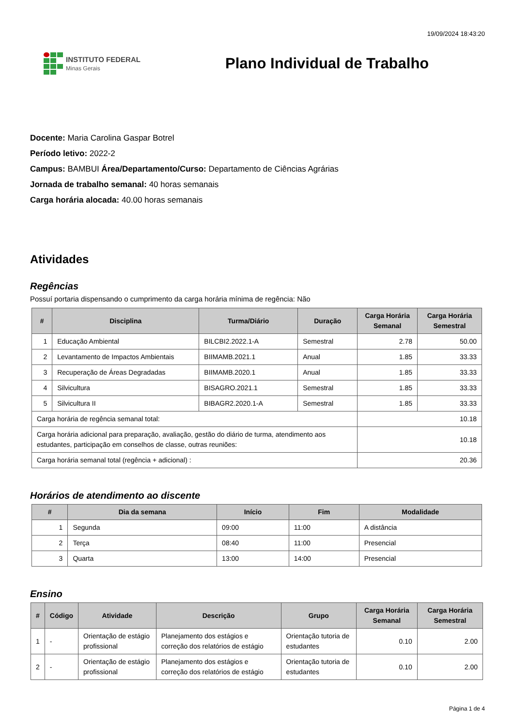19/09/2024 18:43:20
INSTITUTO FEDERAL
Minas Gerais
Plano Individual de Trabalho
Docente: Maria Carolina Gaspar Botrel
Período letivo: 2022-2
Campus: BAMBUI Área/Departamento/Curso: Departamento de Ciências Agrárias
Jornada de trabalho semanal: 40 horas semanais
Carga horária alocada: 40.00 horas semanais
Atividades
Regências
Possuí portaria dispensando o cumprimento da carga horária mínima de regência: Não
| # | Disciplina | Turma/Diário | Duração | Carga Horária Semanal | Carga Horária Semestral |
| --- | --- | --- | --- | --- | --- |
| 1 | Educação Ambiental | BILCBI2.2022.1-A | Semestral | 2.78 | 50.00 |
| 2 | Levantamento de Impactos Ambientais | BIIMAMB.2021.1 | Anual | 1.85 | 33.33 |
| 3 | Recuperação de Áreas Degradadas | BIIMAMB.2020.1 | Anual | 1.85 | 33.33 |
| 4 | Silvicultura | BISAGRO.2021.1 | Semestral | 1.85 | 33.33 |
| 5 | Silvicultura II | BIBAGR2.2020.1-A | Semestral | 1.85 | 33.33 |
| Carga horária de regência semanal total: | | | | 10.18 | |
| Carga horária adicional para preparação, avaliação, gestão do diário de turma, atendimento aos estudantes, participação em conselhos de classe, outras reuniões: | | | | 10.18 | |
| Carga horária semanal total (regência + adicional) : | | | | 20.36 | |
Horários de atendimento ao discente
| # | Dia da semana | Início | Fim | Modalidade |
| --- | --- | --- | --- | --- |
| 1 | Segunda | 09:00 | 11:00 | A distância |
| 2 | Terça | 08:40 | 11:00 | Presencial |
| 3 | Quarta | 13:00 | 14:00 | Presencial |
Ensino
| # | Código | Atividade | Descrição | Grupo | Carga Horária Semanal | Carga Horária Semestral |
| --- | --- | --- | --- | --- | --- | --- |
| 1 | - | Orientação de estágio profissional | Planejamento dos estágios e correção dos relatórios de estágio | Orientação tutoria de estudantes | 0.10 | 2.00 |
| 2 | - | Orientação de estágio profissional | Planejamento dos estágios e correção dos relatórios de estágio | Orientação tutoria de estudantes | 0.10 | 2.00 |
Página 1 de 4